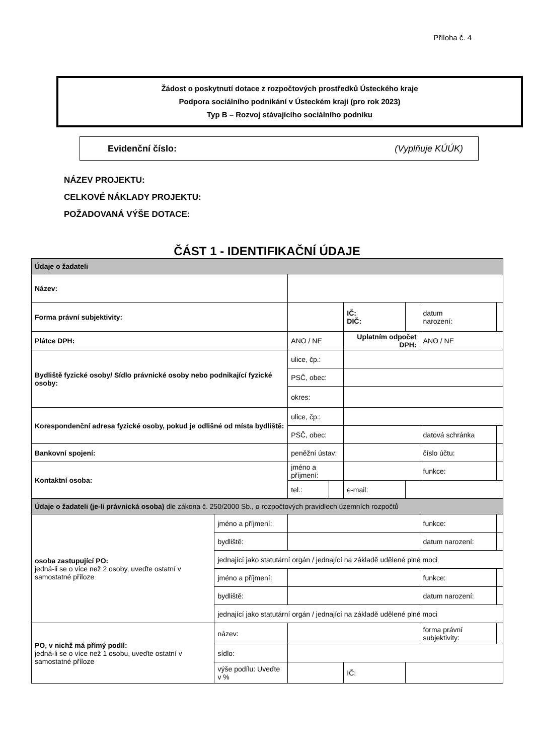Příloha č. 4
Žádost o poskytnutí dotace z rozpočtových prostředků Ústeckého kraje
Podpora sociálního podnikání v Ústeckém kraji (pro rok 2023)
Typ B – Rozvoj stávajícího sociálního podniku
Evidenční číslo: (Vyplňuje KÚÚK)
NÁZEV PROJEKTU:
CELKOVÉ NÁKLADY PROJEKTU:
POŽADOVANÁ VÝŠE DOTACE:
ČÁST 1 - IDENTIFIKAČNÍ ÚDAJE
| Údaje o žadateli | | | | | | | |
| Název: | | | | | | | |
| Forma právní subjektivity: | | | | IČ: DIČ: | | datum narození: | |
| Plátce DPH: | | ANO / NE | | Uplatním odpočet DPH: | | ANO / NE | |
| Bydliště fyzické osoby/ Sídlo právnické osoby nebo podnikající fyzické osoby: | | ulice, čp.: | | | | | |
| | | PSČ, obec: | | | | | |
| | | okres: | | | | | |
| Korespondenční adresa fyzické osoby, pokud je odlišné od místa bydliště: | | ulice, čp.: | | | | | |
| | | PSČ, obec: | | | | datová schránka | |
| Bankovní spojení: | | peněžní ústav: | | | | číslo účtu: | |
| Kontaktní osoba: | | jméno a příjmení: | | | | funkce: | |
| | | tel.: | | e-mail: | | | |
| Údaje o žadateli (je-li právnická osoba) dle zákona č. 250/2000 Sb., o rozpočtových pravidlech územních rozpočtů | | | | | | | |
| osoba zastupující PO: jedná-li se o více než 2 osoby, uveďte ostatní v samostatné příloze | jméno a příjmení: | | | | | funkce: | |
| | bydliště: | | | | | datum narození: | |
| | jednající jako statutární orgán / jednající na základě udělené plné moci | | | | | | |
| | jméno a příjmení: | | | | | funkce: | |
| | bydliště: | | | | | datum narození: | |
| | jednající jako statutární orgán / jednající na základě udělené plné moci | | | | | | |
| PO, v nichž má přímý podíl: jedná-li se o více než 1 osobu, uveďte ostatní v samostatné příloze | název: | | | | | forma právní subjektivity: | |
| | sídlo: | | | | | | |
| | výše podílu: Uveďte v % | | | IČ: | | | |